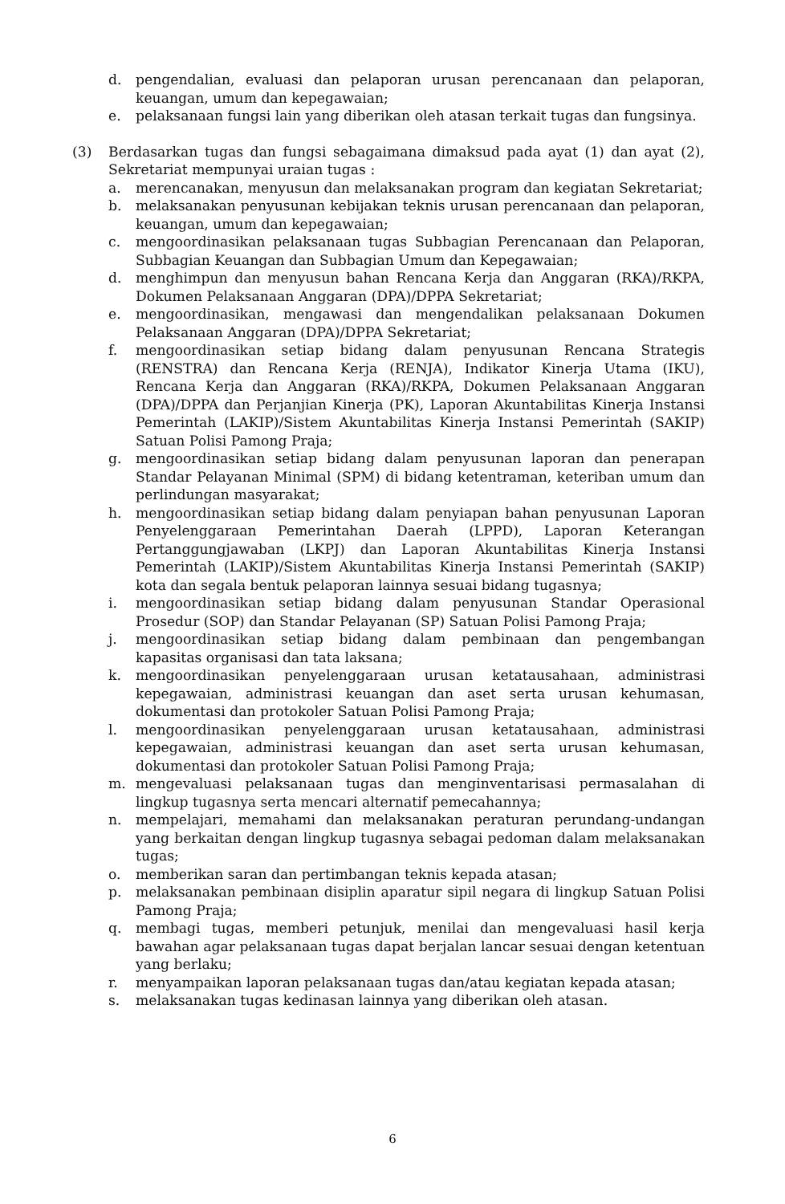d. pengendalian, evaluasi dan pelaporan urusan perencanaan dan pelaporan, keuangan, umum dan kepegawaian;
e. pelaksanaan fungsi lain yang diberikan oleh atasan terkait tugas dan fungsinya.
(3) Berdasarkan tugas dan fungsi sebagaimana dimaksud pada ayat (1) dan ayat (2), Sekretariat mempunyai uraian tugas :
a. merencanakan, menyusun dan melaksanakan program dan kegiatan Sekretariat;
b. melaksanakan penyusunan kebijakan teknis urusan perencanaan dan pelaporan, keuangan, umum dan kepegawaian;
c. mengoordinasikan pelaksanaan tugas Subbagian Perencanaan dan Pelaporan, Subbagian Keuangan dan Subbagian Umum dan Kepegawaian;
d. menghimpun dan menyusun bahan Rencana Kerja dan Anggaran (RKA)/RKPA, Dokumen Pelaksanaan Anggaran (DPA)/DPPA Sekretariat;
e. mengoordinasikan, mengawasi dan mengendalikan pelaksanaan Dokumen Pelaksanaan Anggaran (DPA)/DPPA Sekretariat;
f. mengoordinasikan setiap bidang dalam penyusunan Rencana Strategis (RENSTRA) dan Rencana Kerja (RENJA), Indikator Kinerja Utama (IKU), Rencana Kerja dan Anggaran (RKA)/RKPA, Dokumen Pelaksanaan Anggaran (DPA)/DPPA dan Perjanjian Kinerja (PK), Laporan Akuntabilitas Kinerja Instansi Pemerintah (LAKIP)/Sistem Akuntabilitas Kinerja Instansi Pemerintah (SAKIP) Satuan Polisi Pamong Praja;
g. mengoordinasikan setiap bidang dalam penyusunan laporan dan penerapan Standar Pelayanan Minimal (SPM) di bidang ketentraman, keteriban umum dan perlindungan masyarakat;
h. mengoordinasikan setiap bidang dalam penyiapan bahan penyusunan Laporan Penyelenggaraan Pemerintahan Daerah (LPPD), Laporan Keterangan Pertanggungjawaban (LKPJ) dan Laporan Akuntabilitas Kinerja Instansi Pemerintah (LAKIP)/Sistem Akuntabilitas Kinerja Instansi Pemerintah (SAKIP) kota dan segala bentuk pelaporan lainnya sesuai bidang tugasnya;
i. mengoordinasikan setiap bidang dalam penyusunan Standar Operasional Prosedur (SOP) dan Standar Pelayanan (SP) Satuan Polisi Pamong Praja;
j. mengoordinasikan setiap bidang dalam pembinaan dan pengembangan kapasitas organisasi dan tata laksana;
k. mengoordinasikan penyelenggaraan urusan ketatausahaan, administrasi kepegawaian, administrasi keuangan dan aset serta urusan kehumasan, dokumentasi dan protokoler Satuan Polisi Pamong Praja;
l. mengoordinasikan penyelenggaraan urusan ketatausahaan, administrasi kepegawaian, administrasi keuangan dan aset serta urusan kehumasan, dokumentasi dan protokoler Satuan Polisi Pamong Praja;
m. mengevaluasi pelaksanaan tugas dan menginventarisasi permasalahan di lingkup tugasnya serta mencari alternatif pemecahannya;
n. mempelajari, memahami dan melaksanakan peraturan perundang-undangan yang berkaitan dengan lingkup tugasnya sebagai pedoman dalam melaksanakan tugas;
o. memberikan saran dan pertimbangan teknis kepada atasan;
p. melaksanakan pembinaan disiplin aparatur sipil negara di lingkup Satuan Polisi Pamong Praja;
q. membagi tugas, memberi petunjuk, menilai dan mengevaluasi hasil kerja bawahan agar pelaksanaan tugas dapat berjalan lancar sesuai dengan ketentuan yang berlaku;
r. menyampaikan laporan pelaksanaan tugas dan/atau kegiatan kepada atasan;
s. melaksanakan tugas kedinasan lainnya yang diberikan oleh atasan.
6